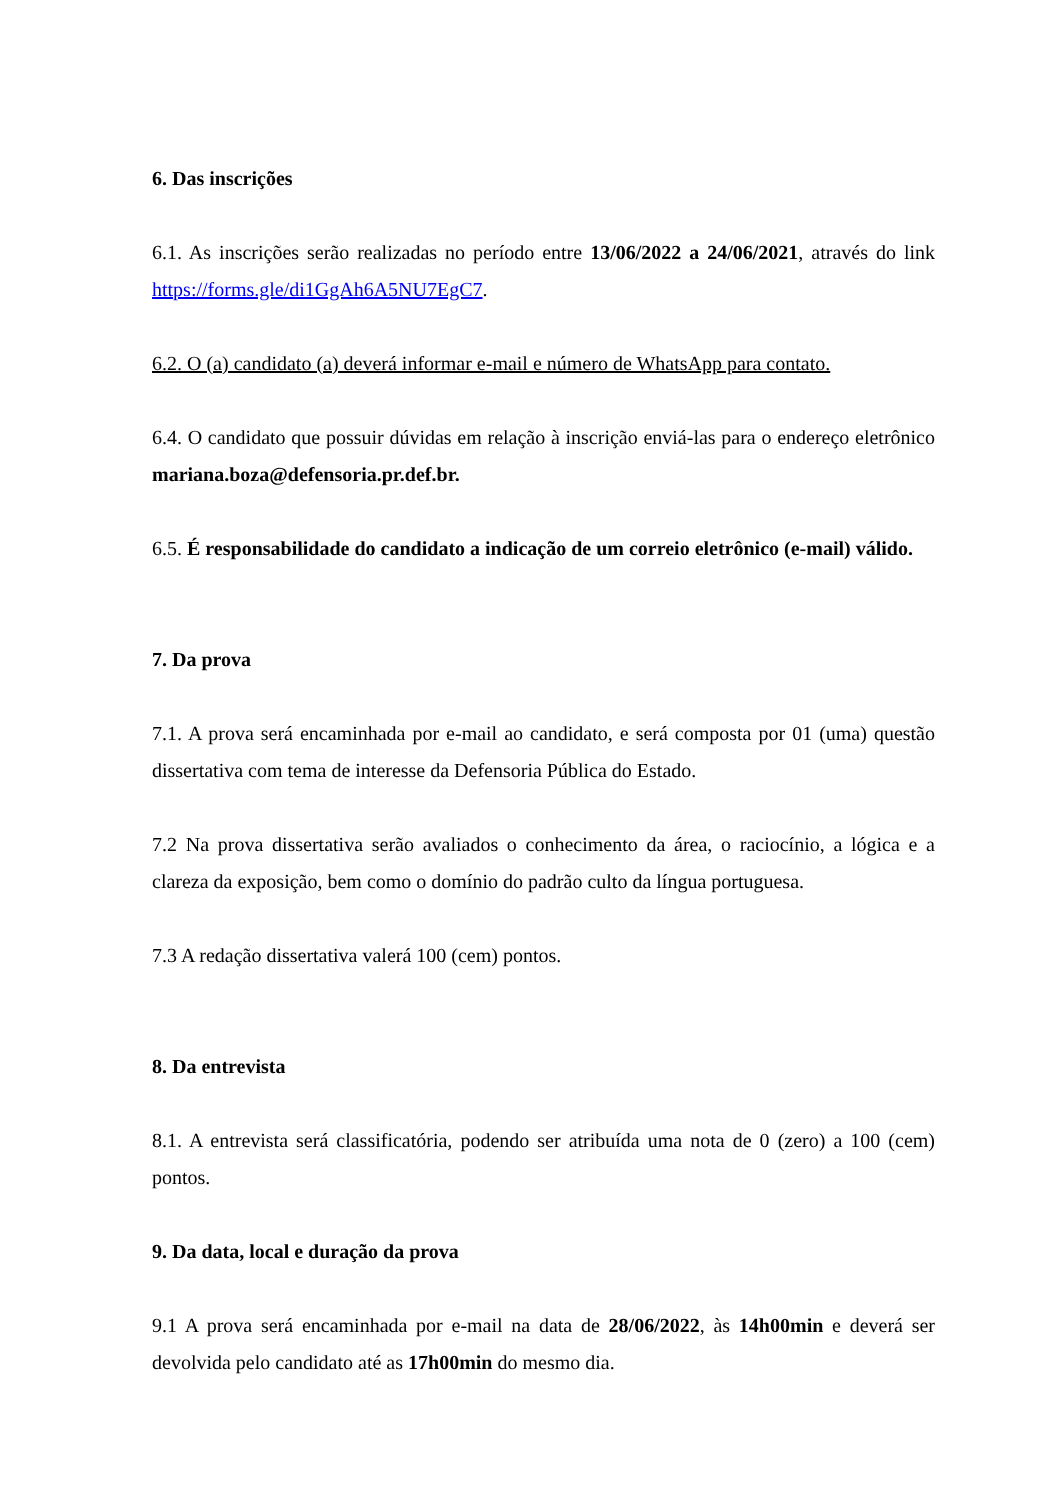6. Das inscrições
6.1. As inscrições serão realizadas no período entre 13/06/2022 a 24/06/2021, através do link https://forms.gle/di1GgAh6A5NU7EgC7.
6.2. O (a) candidato (a) deverá informar e-mail e número de WhatsApp para contato.
6.4. O candidato que possuir dúvidas em relação à inscrição enviá-las para o endereço eletrônico mariana.boza@defensoria.pr.def.br.
6.5. É responsabilidade do candidato a indicação de um correio eletrônico (e-mail) válido.
7. Da prova
7.1. A prova será encaminhada por e-mail ao candidato, e será composta por 01 (uma) questão dissertativa com tema de interesse da Defensoria Pública do Estado.
7.2 Na prova dissertativa serão avaliados o conhecimento da área, o raciocínio, a lógica e a clareza da exposição, bem como o domínio do padrão culto da língua portuguesa.
7.3 A redação dissertativa valerá 100 (cem) pontos.
8. Da entrevista
8.1. A entrevista será classificatória, podendo ser atribuída uma nota de 0 (zero) a 100 (cem) pontos.
9. Da data, local e duração da prova
9.1 A prova será encaminhada por e-mail na data de 28/06/2022, às 14h00min e deverá ser devolvida pelo candidato até as 17h00min do mesmo dia.